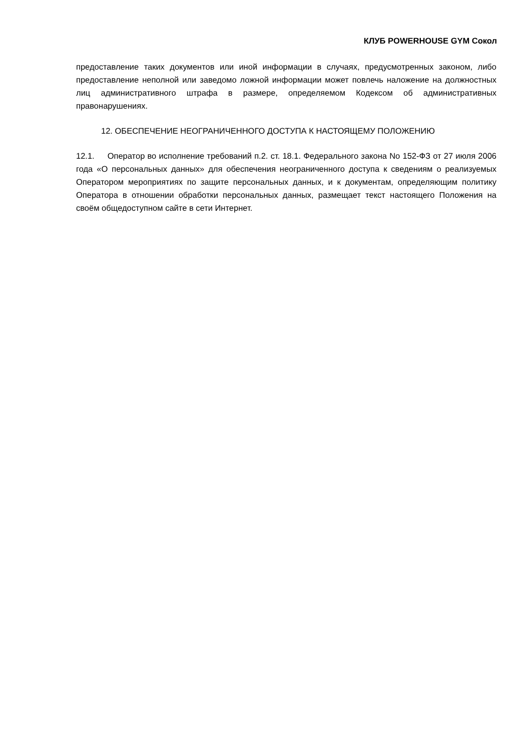КЛУБ POWERHOUSE GYM Сокол
предоставление таких документов или иной информации в случаях, предусмотренных законом, либо предоставление неполной или заведомо ложной информации может повлечь наложение на должностных лиц административного штрафа в размере, определяемом Кодексом об административных правонарушениях.
12. ОБЕСПЕЧЕНИЕ НЕОГРАНИЧЕННОГО ДОСТУПА К НАСТОЯЩЕМУ ПОЛОЖЕНИЮ
12.1. Оператор во исполнение требований п.2. ст. 18.1. Федерального закона No 152-ФЗ от 27 июля 2006 года «О персональных данных» для обеспечения неограниченного доступа к сведениям о реализуемых Оператором мероприятиях по защите персональных данных, и к документам, определяющим политику Оператора в отношении обработки персональных данных, размещает текст настоящего Положения на своём общедоступном сайте в сети Интернет.